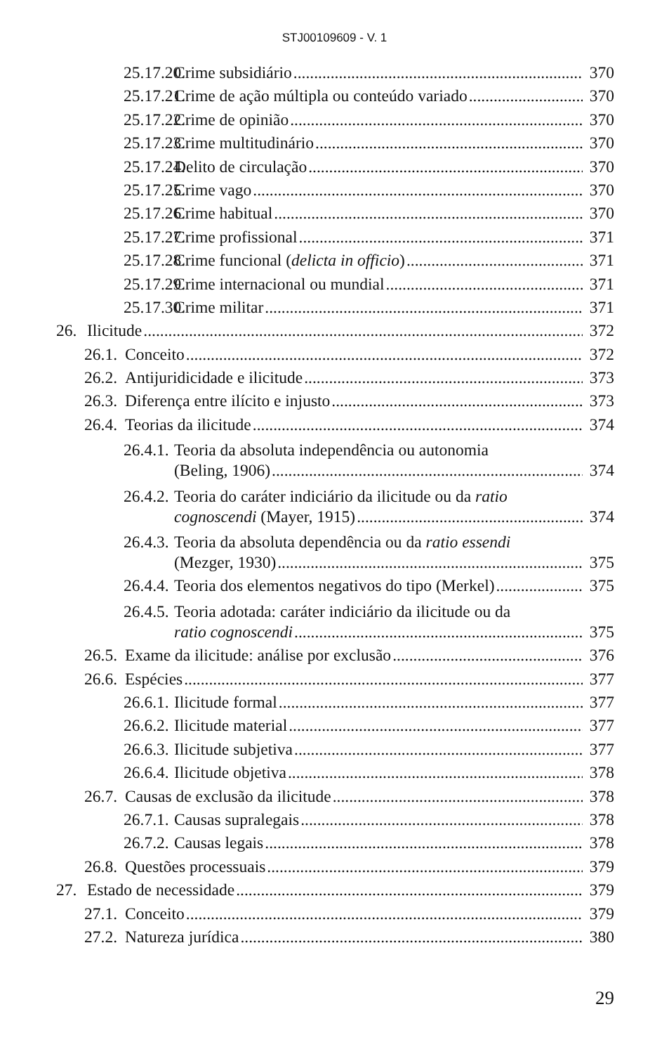STJ00109609 - V. 1
25.17.20. Crime subsidiário 370
25.17.21. Crime de ação múltipla ou conteúdo variado 370
25.17.22. Crime de opinião 370
25.17.23. Crime multitudinário 370
25.17.24. Delito de circulação 370
25.17.25. Crime vago 370
25.17.26. Crime habitual 370
25.17.27. Crime profissional 371
25.17.28. Crime funcional (delicta in officio) 371
25.17.29. Crime internacional ou mundial 371
25.17.30. Crime militar 371
26. Ilicitude 372
26.1. Conceito 372
26.2. Antijuridicidade e ilicitude 373
26.3. Diferença entre ilícito e injusto 373
26.4. Teorias da ilicitude 374
26.4.1. Teoria da absoluta independência ou autonomia
(Beling, 1906) 374
26.4.2. Teoria do caráter indiciário da ilicitude ou da ratio
cognoscendi (Mayer, 1915) 374
26.4.3. Teoria da absoluta dependência ou da ratio essendi
(Mezger, 1930) 375
26.4.4. Teoria dos elementos negativos do tipo (Merkel) 375
26.4.5. Teoria adotada: caráter indiciário da ilicitude ou da
ratio cognoscendi 375
26.5. Exame da ilicitude: análise por exclusão 376
26.6. Espécies 377
26.6.1. Ilicitude formal 377
26.6.2. Ilicitude material 377
26.6.3. Ilicitude subjetiva 377
26.6.4. Ilicitude objetiva 378
26.7. Causas de exclusão da ilicitude 378
26.7.1. Causas supralegais 378
26.7.2. Causas legais 378
26.8. Questões processuais 379
27. Estado de necessidade 379
27.1. Conceito 379
27.2. Natureza jurídica 380
29